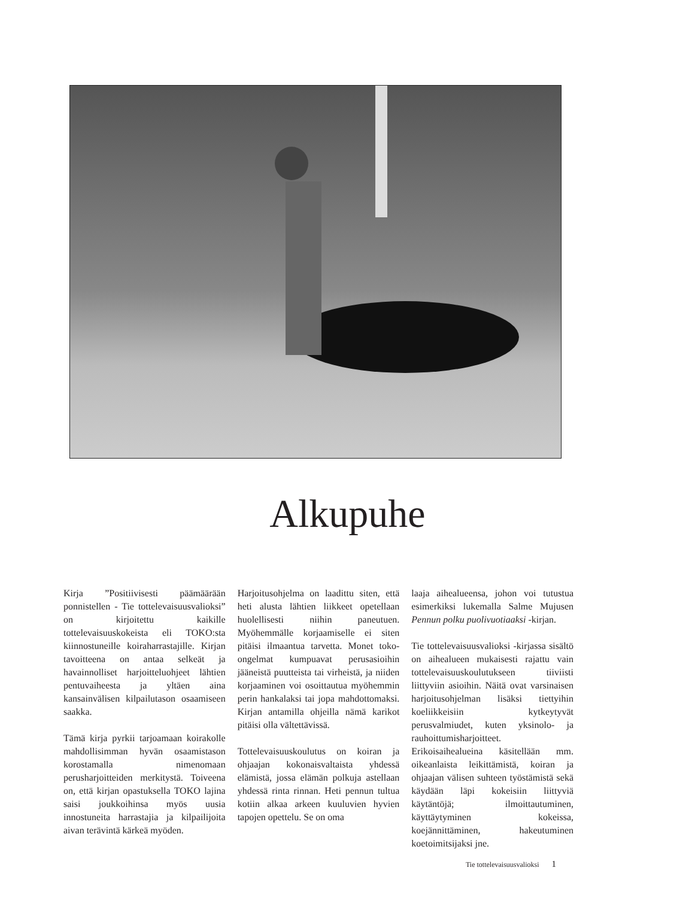Alkupuhe
Kirja ”Positiivisesti päämäärään ponnistellen - Tie tottelevaisuusvalioksi” on kirjoitettu kaikille tottelevaisuuskokeista eli TOKO:sta kiinnostuneille koiraharrastajille. Kirjan tavoitteena on antaa selkeät ja havainnolliset harjoitteluohjeet lähtien pentuvaiheesta ja yltäen aina kansainvälisen kilpailutason osaamiseen saakka.
Tämä kirja pyrkii tarjoamaan koirakolle mahdollisimman hyvän osaamistason korostamalla nimenomaan perusharjoitteiden merkitystä. Toiveena on, että kirjan opastuksella TOKO lajina saisi joukkoihinsa myös uusia innostuneita harrastajia ja kilpailijoita aivan terävintä kärkeä myöden.
Harjoitusohjelma on laadittu siten, että heti alusta lähtien liikkeet opetellaan huolellisesti niihin paneutuen. Myöhemmälle korjaamiselle ei siten pitäisi ilmaantua tarvetta. Monet toko-ongelmat kumpuavat perusasioihin jääneistä puutteista tai virheistä, ja niiden korjaaminen voi osoittautua myöhemmin perin hankalaksi tai jopa mahdottomaksi. Kirjan antamilla ohjeilla nämä karikot pitäisi olla vältettävissä.
Tottelevaisuuskoulutus on koiran ja ohjaajan kokonaisvaltaista yhdessä elämistä, jossa elämän polkuja astellaan yhdessä rinta rinnan. Heti pennun tultua kotiin alkaa arkeen kuuluvien hyvien tapojen opettelu. Se on oma
laaja aihealueensa, johon voi tutustua esimerkiksi lukemalla Salme Mujusen Pennun polku puolivuotiaaksi -kirjan.
Tie tottelevaisuusvalioksi -kirjassa sisältö on aihealueen mukaisesti rajattu vain tottelevaisuuskoulutukseen tiiviisti liittyviin asioihin. Näitä ovat varsinaisen harjoitusohjelman lisäksi tiettyihin koeliikkeisiin kytkeytyvät perusvalmiudet, kuten yksinolo- ja rauhoittumisharjoitteet. Erikoisaihealueina käsitellään mm. oikeanlaista leikittämistä, koiran ja ohjaajan välisen suhteen työstämistä sekä käydään läpi kokeisiin liittyviä käytäntöjä; ilmoittautuminen, käyttäytyminen kokeissa, koejännittäminen, hakeutuminen koetoimitsijaksi jne.
Tie tottelevaisuusvalioksi 1